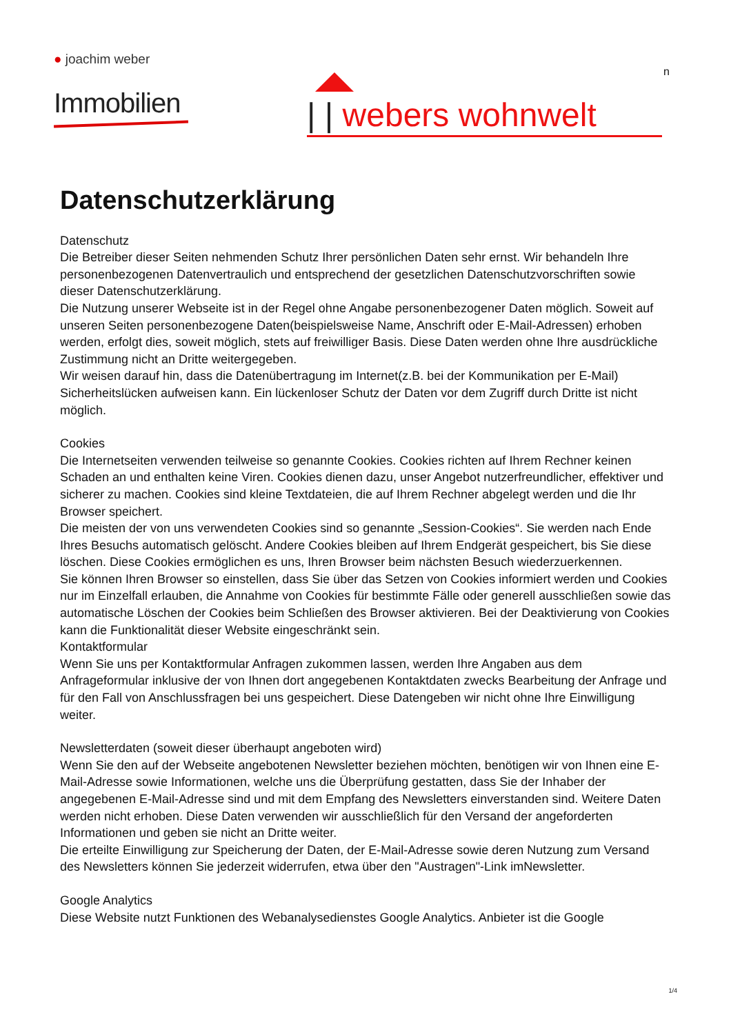● joachim weber
Immobilien
n
| | webers wohnwelt
Datenschutzerklärung
Datenschutz
Die Betreiber dieser Seiten nehmenden Schutz Ihrer persönlichen Daten sehr ernst. Wir behandeln Ihre personenbezogenen Datenvertraulich und entsprechend der gesetzlichen Datenschutzvorschriften sowie dieser Datenschutzerklärung.
Die Nutzung unserer Webseite ist in der Regel ohne Angabe personenbezogener Daten möglich. Soweit auf unseren Seiten personenbezogene Daten(beispielsweise Name, Anschrift oder E-Mail-Adressen) erhoben werden, erfolgt dies, soweit möglich, stets auf freiwilliger Basis. Diese Daten werden ohne Ihre ausdrückliche Zustimmung nicht an Dritte weitergegeben.
Wir weisen darauf hin, dass die Datenübertragung im Internet(z.B. bei der Kommunikation per E-Mail) Sicherheitslücken aufweisen kann. Ein lückenloser Schutz der Daten vor dem Zugriff durch Dritte ist nicht möglich.
Cookies
Die Internetseiten verwenden teilweise so genannte Cookies. Cookies richten auf Ihrem Rechner keinen Schaden an und enthalten keine Viren. Cookies dienen dazu, unser Angebot nutzerfreundlicher, effektiver und sicherer zu machen. Cookies sind kleine Textdateien, die auf Ihrem Rechner abgelegt werden und die Ihr Browser speichert.
Die meisten der von uns verwendeten Cookies sind so genannte „Session-Cookies“. Sie werden nach Ende Ihres Besuchs automatisch gelöscht. Andere Cookies bleiben auf Ihrem Endgerät gespeichert, bis Sie diese löschen. Diese Cookies ermöglichen es uns, Ihren Browser beim nächsten Besuch wiederzuerkennen.
Sie können Ihren Browser so einstellen, dass Sie über das Setzen von Cookies informiert werden und Cookies nur im Einzelfall erlauben, die Annahme von Cookies für bestimmte Fälle oder generell ausschließen sowie das automatische Löschen der Cookies beim Schließen des Browser aktivieren. Bei der Deaktivierung von Cookies kann die Funktionalität dieser Website eingeschränkt sein.
Kontaktformular
Wenn Sie uns per Kontaktformular Anfragen zukommen lassen, werden Ihre Angaben aus dem Anfrageformular inklusive der von Ihnen dort angegebenen Kontaktdaten zwecks Bearbeitung der Anfrage und für den Fall von Anschlussfragen bei uns gespeichert. Diese Datengeben wir nicht ohne Ihre Einwilligung weiter.
Newsletterdaten (soweit dieser überhaupt angeboten wird)
Wenn Sie den auf der Webseite angebotenen Newsletter beziehen möchten, benötigen wir von Ihnen eine E-Mail-Adresse sowie Informationen, welche uns die Überprüfung gestatten, dass Sie der Inhaber der angegebenen E-Mail-Adresse sind und mit dem Empfang des Newsletters einverstanden sind. Weitere Daten werden nicht erhoben. Diese Daten verwenden wir ausschließlich für den Versand der angeforderten Informationen und geben sie nicht an Dritte weiter.
Die erteilte Einwilligung zur Speicherung der Daten, der E-Mail-Adresse sowie deren Nutzung zum Versand des Newsletters können Sie jederzeit widerrufen, etwa über den "Austragen"-Link imNewsletter.
Google Analytics
Diese Website nutzt Funktionen des Webanalysedienstes Google Analytics. Anbieter ist die Google
1/4